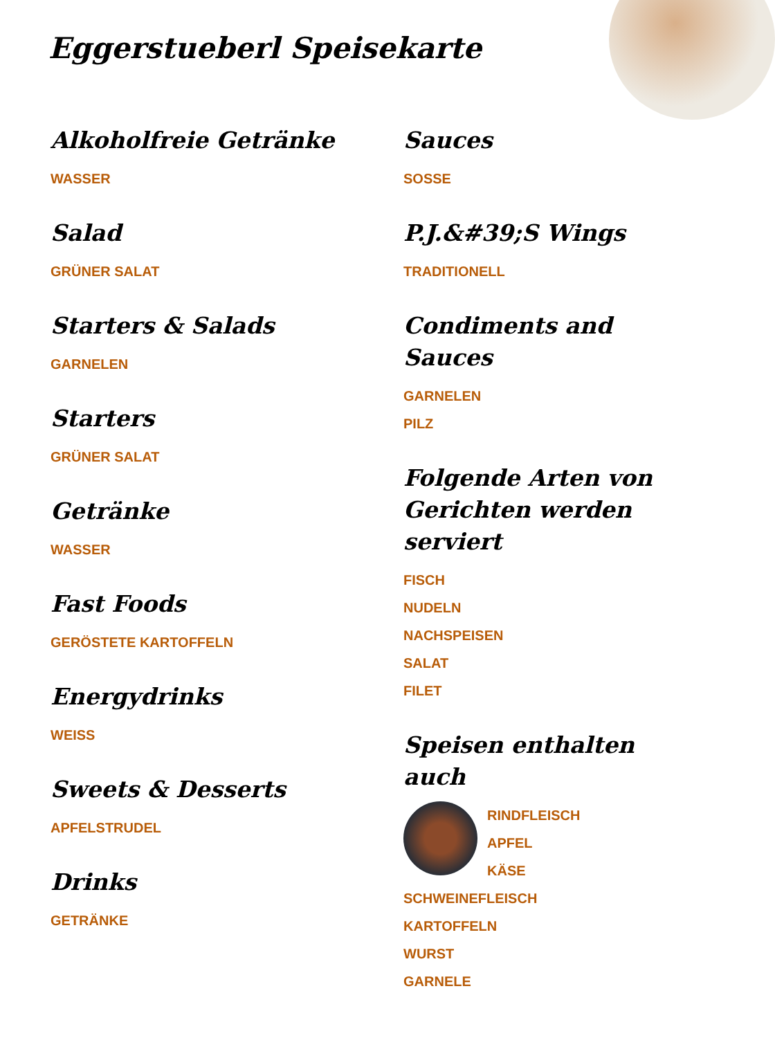Eggerstueberl Speisekarte
Alkoholfreie Getränke
WASSER
Salad
GRÜNER SALAT
Starters & Salads
GARNELEN
Starters
GRÜNER SALAT
Getränke
WASSER
Fast Foods
GERÖSTETE KARTOFFELN
Energydrinks
WEISS
Sweets & Desserts
APFELSTRUDEL
Drinks
GETRÄNKE
Sauces
SOSSE
P.J.&#39;S Wings
TRADITIONELL
Condiments and Sauces
GARNELEN
PILZ
Folgende Arten von Gerichten werden serviert
FISCH
NUDELN
NACHSPEISEN
SALAT
FILET
Speisen enthalten auch
RINDFLEISCH
APFEL
KÄSE
SCHWEINEFLEISCH
KARTOFFELN
WURST
GARNELE